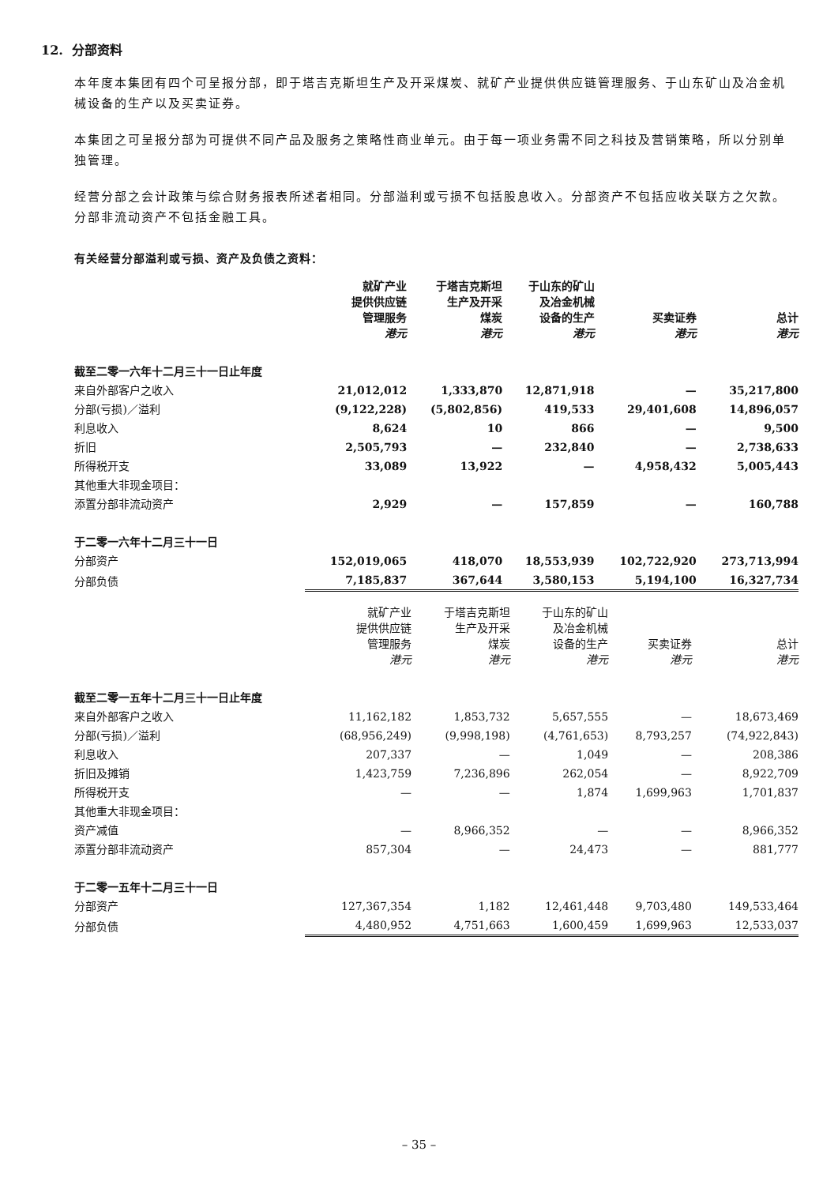12. 分部资料
本年度本集团有四个可呈报分部，即于塔吉克斯坦生产及开采煤炭、就矿产业提供供应链管理服务、于山东矿山及冶金机械设备的生产以及买卖证券。
本集团之可呈报分部为可提供不同产品及服务之策略性商业单元。由于每一项业务需不同之科技及营销策略，所以分别单独管理。
经营分部之会计政策与综合财务报表所述者相同。分部溢利或亏损不包括股息收入。分部资产不包括应收关联方之欠款。分部非流动资产不包括金融工具。
有关经营分部溢利或亏损、资产及负债之资料：
| | 就矿产业 提供供应链 管理服务 港元 | 于塔吉克斯坦 生产及开采 煤炭 港元 | 于山东的矿山 及冶金机械 设备的生产 港元 | 买卖证券 港元 | 总计 港元 |
| --- | --- | --- | --- | --- | --- |
| 截至二零一六年十二月三十一日止年度 | | | | | |
| 来自外部客户之收入 | 21,012,012 | 1,333,870 | 12,871,918 | — | 35,217,800 |
| 分部(亏损)／溢利 | (9,122,228) | (5,802,856) | 419,533 | 29,401,608 | 14,896,057 |
| 利息收入 | 8,624 | 10 | 866 | — | 9,500 |
| 折旧 | 2,505,793 | — | 232,840 | — | 2,738,633 |
| 所得税开支 | 33,089 | 13,922 | — | 4,958,432 | 5,005,443 |
| 其他重大非现金项目： | | | | | |
| 添置分部非流动资产 | 2,929 | — | 157,859 | — | 160,788 |
| 于二零一六年十二月三十一日 | | | | | |
| 分部资产 | 152,019,065 | 418,070 | 18,553,939 | 102,722,920 | 273,713,994 |
| 分部负债 | 7,185,837 | 367,644 | 3,580,153 | 5,194,100 | 16,327,734 |
| | 就矿产业 提供供应链 管理服务 港元 | 于塔吉克斯坦 生产及开采 煤炭 港元 | 于山东的矿山 及冶金机械 设备的生产 港元 | 买卖证券 港元 | 总计 港元 |
| --- | --- | --- | --- | --- | --- |
| 截至二零一五年十二月三十一日止年度 | | | | | |
| 来自外部客户之收入 | 11,162,182 | 1,853,732 | 5,657,555 | — | 18,673,469 |
| 分部(亏损)／溢利 | (68,956,249) | (9,998,198) | (4,761,653) | 8,793,257 | (74,922,843) |
| 利息收入 | 207,337 | — | 1,049 | — | 208,386 |
| 折旧及摊销 | 1,423,759 | 7,236,896 | 262,054 | — | 8,922,709 |
| 所得税开支 | — | — | 1,874 | 1,699,963 | 1,701,837 |
| 其他重大非现金项目： | | | | | |
| 资产减值 | — | 8,966,352 | — | — | 8,966,352 |
| 添置分部非流动资产 | 857,304 | — | 24,473 | — | 881,777 |
| 于二零一五年十二月三十一日 | | | | | |
| 分部资产 | 127,367,354 | 1,182 | 12,461,448 | 9,703,480 | 149,533,464 |
| 分部负债 | 4,480,952 | 4,751,663 | 1,600,459 | 1,699,963 | 12,533,037 |
– 35 –